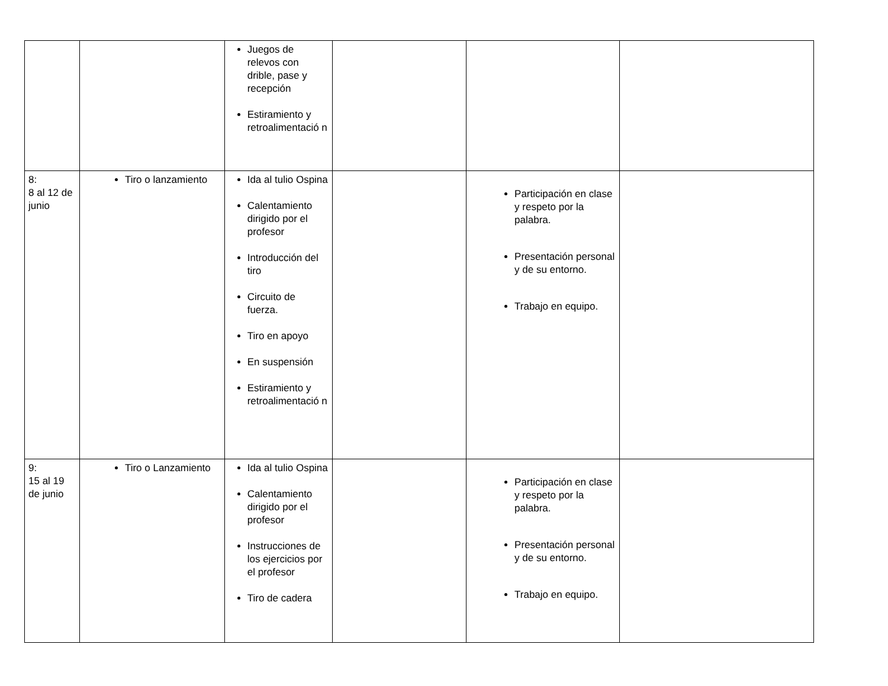| | | Juegos de relevos con drible, pase y recepción Estiramiento y retroalimentació n | | | |
| 8: 8 al 12 de junio | Tiro o lanzamiento | Ida al tulio Ospina Calentamiento dirigido por el profesor Introducción del tiro Circuito de fuerza. Tiro en apoyo En suspensión Estiramiento y retroalimentació n | | Participación en clase y respeto por la palabra. Presentación personal y de su entorno. Trabajo en equipo. | |
| 9: 15 al 19 de junio | Tiro o Lanzamiento | Ida al tulio Ospina Calentamiento dirigido por el profesor Instrucciones de los ejercicios por el profesor Tiro de cadera | | Participación en clase y respeto por la palabra. Presentación personal y de su entorno. Trabajo en equipo. | |